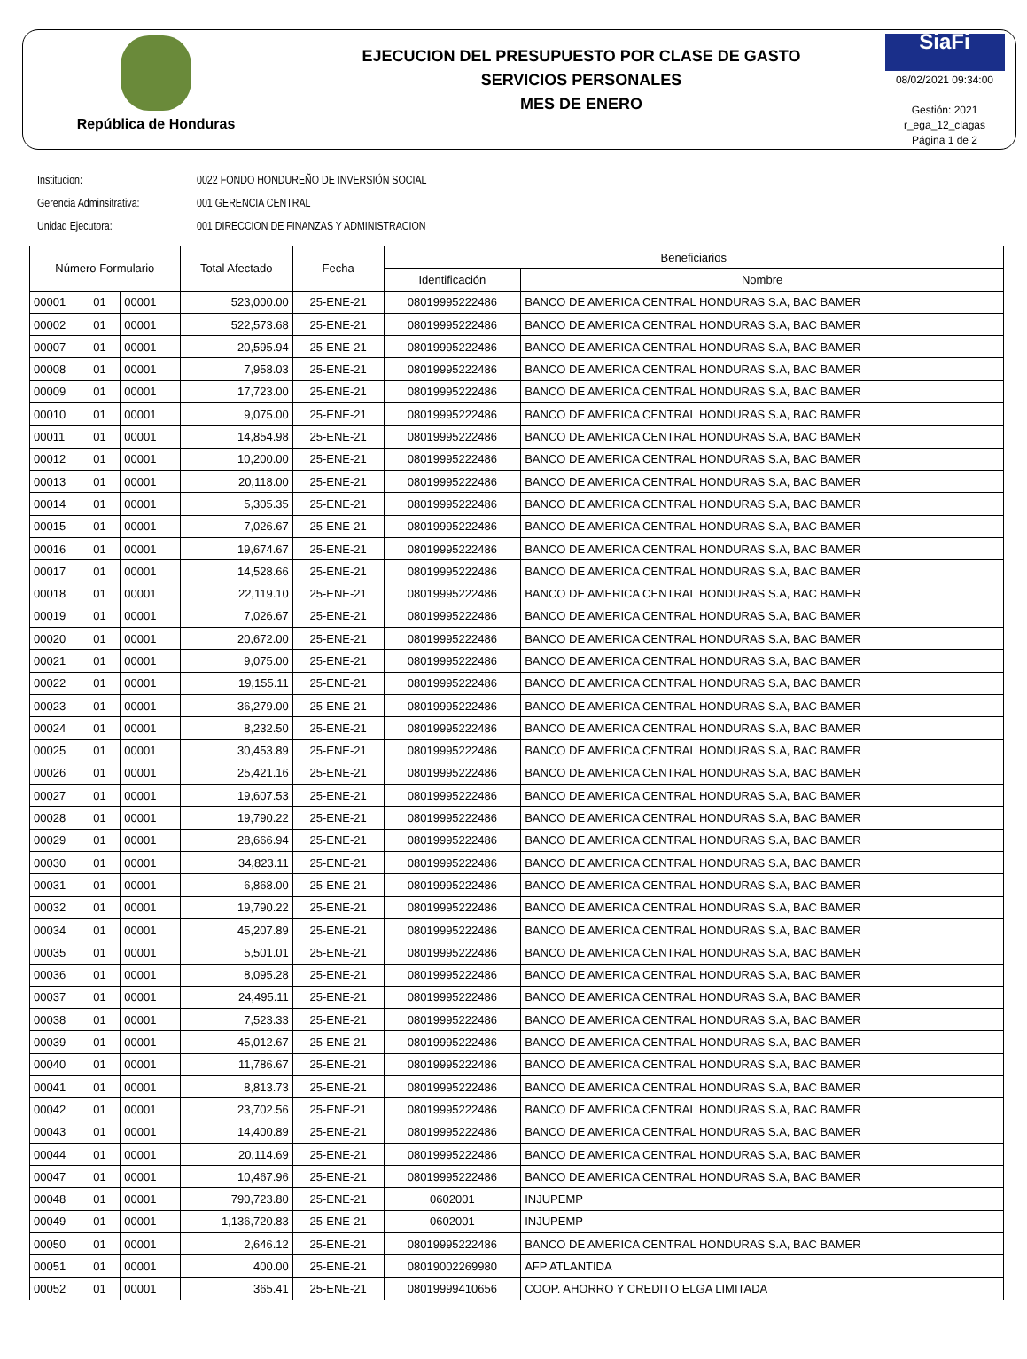República de Honduras
EJECUCION DEL PRESUPUESTO POR CLASE DE GASTO
SERVICIOS PERSONALES
MES DE ENERO
SiaFi
08/02/2021 09:34:00
Gestión: 2021
r_ega_12_clagas
Página 1 de 2
Institucion: 0022 FONDO HONDUREÑO DE INVERSIÓN SOCIAL
Gerencia Adminsitrativa: 001 GERENCIA CENTRAL
Unidad Ejecutora: 001 DIRECCION DE FINANZAS Y ADMINISTRACION
| Número Formulario | | | Total Afectado | Fecha | Beneficiarios | |
| --- | --- | --- | --- | --- | --- | --- |
| | | | | | Identificación | Nombre |
| 00001 | 01 | 00001 | 523,000.00 | 25-ENE-21 | 08019995222486 | BANCO DE AMERICA CENTRAL HONDURAS S.A, BAC BAMER |
| 00002 | 01 | 00001 | 522,573.68 | 25-ENE-21 | 08019995222486 | BANCO DE AMERICA CENTRAL HONDURAS S.A, BAC BAMER |
| 00007 | 01 | 00001 | 20,595.94 | 25-ENE-21 | 08019995222486 | BANCO DE AMERICA CENTRAL HONDURAS S.A, BAC BAMER |
| 00008 | 01 | 00001 | 7,958.03 | 25-ENE-21 | 08019995222486 | BANCO DE AMERICA CENTRAL HONDURAS S.A, BAC BAMER |
| 00009 | 01 | 00001 | 17,723.00 | 25-ENE-21 | 08019995222486 | BANCO DE AMERICA CENTRAL HONDURAS S.A, BAC BAMER |
| 00010 | 01 | 00001 | 9,075.00 | 25-ENE-21 | 08019995222486 | BANCO DE AMERICA CENTRAL HONDURAS S.A, BAC BAMER |
| 00011 | 01 | 00001 | 14,854.98 | 25-ENE-21 | 08019995222486 | BANCO DE AMERICA CENTRAL HONDURAS S.A, BAC BAMER |
| 00012 | 01 | 00001 | 10,200.00 | 25-ENE-21 | 08019995222486 | BANCO DE AMERICA CENTRAL HONDURAS S.A, BAC BAMER |
| 00013 | 01 | 00001 | 20,118.00 | 25-ENE-21 | 08019995222486 | BANCO DE AMERICA CENTRAL HONDURAS S.A, BAC BAMER |
| 00014 | 01 | 00001 | 5,305.35 | 25-ENE-21 | 08019995222486 | BANCO DE AMERICA CENTRAL HONDURAS S.A, BAC BAMER |
| 00015 | 01 | 00001 | 7,026.67 | 25-ENE-21 | 08019995222486 | BANCO DE AMERICA CENTRAL HONDURAS S.A, BAC BAMER |
| 00016 | 01 | 00001 | 19,674.67 | 25-ENE-21 | 08019995222486 | BANCO DE AMERICA CENTRAL HONDURAS S.A, BAC BAMER |
| 00017 | 01 | 00001 | 14,528.66 | 25-ENE-21 | 08019995222486 | BANCO DE AMERICA CENTRAL HONDURAS S.A, BAC BAMER |
| 00018 | 01 | 00001 | 22,119.10 | 25-ENE-21 | 08019995222486 | BANCO DE AMERICA CENTRAL HONDURAS S.A, BAC BAMER |
| 00019 | 01 | 00001 | 7,026.67 | 25-ENE-21 | 08019995222486 | BANCO DE AMERICA CENTRAL HONDURAS S.A, BAC BAMER |
| 00020 | 01 | 00001 | 20,672.00 | 25-ENE-21 | 08019995222486 | BANCO DE AMERICA CENTRAL HONDURAS S.A, BAC BAMER |
| 00021 | 01 | 00001 | 9,075.00 | 25-ENE-21 | 08019995222486 | BANCO DE AMERICA CENTRAL HONDURAS S.A, BAC BAMER |
| 00022 | 01 | 00001 | 19,155.11 | 25-ENE-21 | 08019995222486 | BANCO DE AMERICA CENTRAL HONDURAS S.A, BAC BAMER |
| 00023 | 01 | 00001 | 36,279.00 | 25-ENE-21 | 08019995222486 | BANCO DE AMERICA CENTRAL HONDURAS S.A, BAC BAMER |
| 00024 | 01 | 00001 | 8,232.50 | 25-ENE-21 | 08019995222486 | BANCO DE AMERICA CENTRAL HONDURAS S.A, BAC BAMER |
| 00025 | 01 | 00001 | 30,453.89 | 25-ENE-21 | 08019995222486 | BANCO DE AMERICA CENTRAL HONDURAS S.A, BAC BAMER |
| 00026 | 01 | 00001 | 25,421.16 | 25-ENE-21 | 08019995222486 | BANCO DE AMERICA CENTRAL HONDURAS S.A, BAC BAMER |
| 00027 | 01 | 00001 | 19,607.53 | 25-ENE-21 | 08019995222486 | BANCO DE AMERICA CENTRAL HONDURAS S.A, BAC BAMER |
| 00028 | 01 | 00001 | 19,790.22 | 25-ENE-21 | 08019995222486 | BANCO DE AMERICA CENTRAL HONDURAS S.A, BAC BAMER |
| 00029 | 01 | 00001 | 28,666.94 | 25-ENE-21 | 08019995222486 | BANCO DE AMERICA CENTRAL HONDURAS S.A, BAC BAMER |
| 00030 | 01 | 00001 | 34,823.11 | 25-ENE-21 | 08019995222486 | BANCO DE AMERICA CENTRAL HONDURAS S.A, BAC BAMER |
| 00031 | 01 | 00001 | 6,868.00 | 25-ENE-21 | 08019995222486 | BANCO DE AMERICA CENTRAL HONDURAS S.A, BAC BAMER |
| 00032 | 01 | 00001 | 19,790.22 | 25-ENE-21 | 08019995222486 | BANCO DE AMERICA CENTRAL HONDURAS S.A, BAC BAMER |
| 00034 | 01 | 00001 | 45,207.89 | 25-ENE-21 | 08019995222486 | BANCO DE AMERICA CENTRAL HONDURAS S.A, BAC BAMER |
| 00035 | 01 | 00001 | 5,501.01 | 25-ENE-21 | 08019995222486 | BANCO DE AMERICA CENTRAL HONDURAS S.A, BAC BAMER |
| 00036 | 01 | 00001 | 8,095.28 | 25-ENE-21 | 08019995222486 | BANCO DE AMERICA CENTRAL HONDURAS S.A, BAC BAMER |
| 00037 | 01 | 00001 | 24,495.11 | 25-ENE-21 | 08019995222486 | BANCO DE AMERICA CENTRAL HONDURAS S.A, BAC BAMER |
| 00038 | 01 | 00001 | 7,523.33 | 25-ENE-21 | 08019995222486 | BANCO DE AMERICA CENTRAL HONDURAS S.A, BAC BAMER |
| 00039 | 01 | 00001 | 45,012.67 | 25-ENE-21 | 08019995222486 | BANCO DE AMERICA CENTRAL HONDURAS S.A, BAC BAMER |
| 00040 | 01 | 00001 | 11,786.67 | 25-ENE-21 | 08019995222486 | BANCO DE AMERICA CENTRAL HONDURAS S.A, BAC BAMER |
| 00041 | 01 | 00001 | 8,813.73 | 25-ENE-21 | 08019995222486 | BANCO DE AMERICA CENTRAL HONDURAS S.A, BAC BAMER |
| 00042 | 01 | 00001 | 23,702.56 | 25-ENE-21 | 08019995222486 | BANCO DE AMERICA CENTRAL HONDURAS S.A, BAC BAMER |
| 00043 | 01 | 00001 | 14,400.89 | 25-ENE-21 | 08019995222486 | BANCO DE AMERICA CENTRAL HONDURAS S.A, BAC BAMER |
| 00044 | 01 | 00001 | 20,114.69 | 25-ENE-21 | 08019995222486 | BANCO DE AMERICA CENTRAL HONDURAS S.A, BAC BAMER |
| 00047 | 01 | 00001 | 10,467.96 | 25-ENE-21 | 08019995222486 | BANCO DE AMERICA CENTRAL HONDURAS S.A, BAC BAMER |
| 00048 | 01 | 00001 | 790,723.80 | 25-ENE-21 | 0602001 | INJUPEMP |
| 00049 | 01 | 00001 | 1,136,720.83 | 25-ENE-21 | 0602001 | INJUPEMP |
| 00050 | 01 | 00001 | 2,646.12 | 25-ENE-21 | 08019995222486 | BANCO DE AMERICA CENTRAL HONDURAS S.A, BAC BAMER |
| 00051 | 01 | 00001 | 400.00 | 25-ENE-21 | 08019002269980 | AFP ATLANTIDA |
| 00052 | 01 | 00001 | 365.41 | 25-ENE-21 | 08019999410656 | COOP. AHORRO Y CREDITO ELGA LIMITADA |